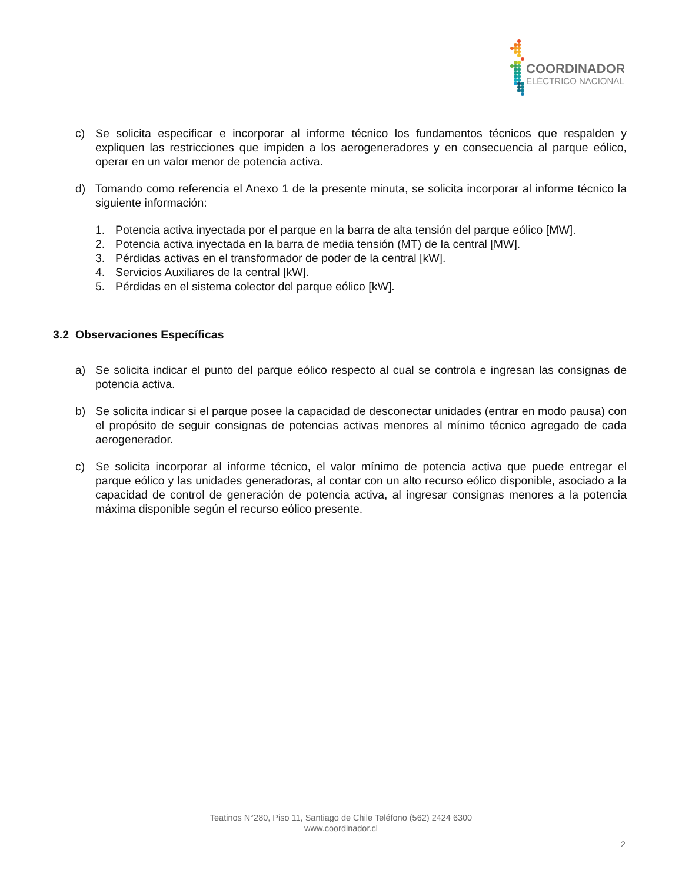COORDINADOR
ELÉCTRICO NACIONAL
c) Se solicita especificar e incorporar al informe técnico los fundamentos técnicos que respalden y expliquen las restricciones que impiden a los aerogeneradores y en consecuencia al parque eólico, operar en un valor menor de potencia activa.
d) Tomando como referencia el Anexo 1 de la presente minuta, se solicita incorporar al informe técnico la siguiente información:
1. Potencia activa inyectada por el parque en la barra de alta tensión del parque eólico [MW].
2. Potencia activa inyectada en la barra de media tensión (MT) de la central [MW].
3. Pérdidas activas en el transformador de poder de la central [kW].
4. Servicios Auxiliares de la central [kW].
5. Pérdidas en el sistema colector del parque eólico [kW].
3.2 Observaciones Específicas
a) Se solicita indicar el punto del parque eólico respecto al cual se controla e ingresan las consignas de potencia activa.
b) Se solicita indicar si el parque posee la capacidad de desconectar unidades (entrar en modo pausa) con el propósito de seguir consignas de potencias activas menores al mínimo técnico agregado de cada aerogenerador.
c) Se solicita incorporar al informe técnico, el valor mínimo de potencia activa que puede entregar el parque eólico y las unidades generadoras, al contar con un alto recurso eólico disponible, asociado a la capacidad de control de generación de potencia activa, al ingresar consignas menores a la potencia máxima disponible según el recurso eólico presente.
Teatinos N°280, Piso 11, Santiago de Chile Teléfono (562) 2424 6300
www.coordinador.cl
2